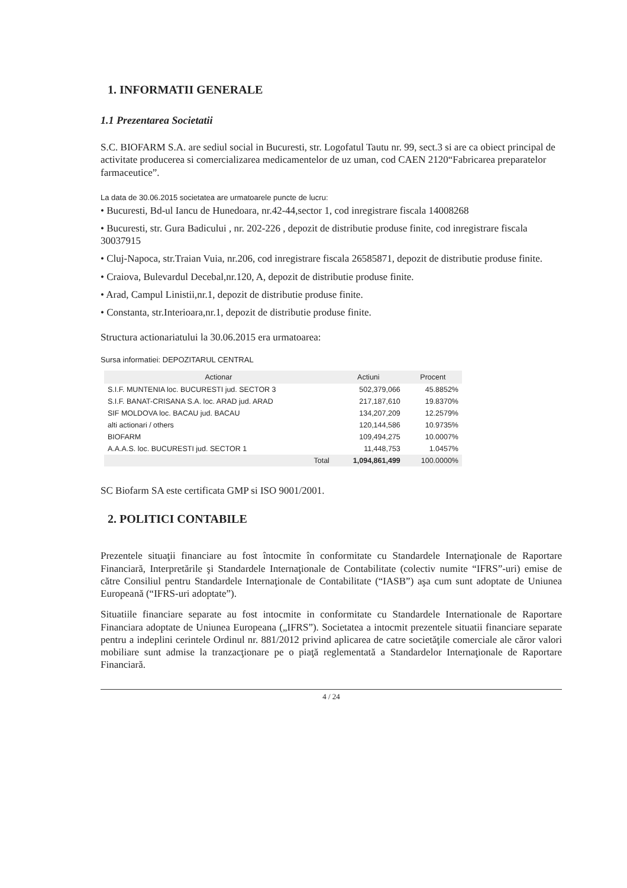1. INFORMATII GENERALE
1.1 Prezentarea Societatii
S.C. BIOFARM S.A. are sediul social in Bucuresti, str. Logofatul Tautu nr. 99, sect.3 si are ca obiect principal de activitate producerea si comercializarea medicamentelor de uz uman, cod CAEN 2120“Fabricarea preparatelor farmaceutice”.
La data de 30.06.2015 societatea are urmatoarele puncte de lucru:
• Bucuresti, Bd-ul Iancu de Hunedoara, nr.42-44,sector 1, cod inregistrare fiscala 14008268
• Bucuresti, str. Gura Badicului , nr. 202-226 , depozit de distributie produse finite, cod inregistrare fiscala 30037915
• Cluj-Napoca, str.Traian Vuia, nr.206, cod inregistrare fiscala 26585871, depozit de distributie produse finite.
• Craiova, Bulevardul Decebal,nr.120, A, depozit de distributie produse finite.
• Arad, Campul Linistii,nr.1, depozit de distributie produse finite.
• Constanta, str.Interioara,nr.1, depozit de distributie produse finite.
Structura actionariatului la 30.06.2015 era urmatoarea:
Sursa informatiei: DEPOZITARUL CENTRAL
| Actionar | Actiuni | Procent |
| --- | --- | --- |
| S.I.F. MUNTENIA loc. BUCURESTI jud. SECTOR 3 | 502,379,066 | 45.8852% |
| S.I.F. BANAT-CRISANA S.A. loc. ARAD jud. ARAD | 217,187,610 | 19.8370% |
| SIF MOLDOVA loc. BACAU jud. BACAU | 134,207,209 | 12.2579% |
| alti actionari / others | 120,144,586 | 10.9735% |
| BIOFARM | 109,494,275 | 10.0007% |
| A.A.A.S. loc. BUCURESTI jud. SECTOR 1 | 11,448,753 | 1.0457% |
| Total | 1,094,861,499 | 100.0000% |
SC Biofarm SA este certificata GMP si ISO 9001/2001.
2. POLITICI CONTABILE
Prezentele situaţii financiare au fost întocmite în conformitate cu Standardele Internaţionale de Raportare Financiară, Interpretările şi Standardele Internaţionale de Contabilitate (colectiv numite “IFRS”-uri) emise de către Consiliul pentru Standardele Internaţionale de Contabilitate (“IASB”) aşa cum sunt adoptate de Uniunea Europeană (“IFRS-uri adoptate”).
Situatiile financiare separate au fost intocmite in conformitate cu Standardele Internationale de Raportare Financiara adoptate de Uniunea Europeana („IFRS”). Societatea a intocmit prezentele situatii financiare separate pentru a indeplini cerintele Ordinul nr. 881/2012 privind aplicarea de catre societăţile comerciale ale căror valori mobiliare sunt admise la tranzacţionare pe o piaţă reglementată a Standardelor Internaţionale de Raportare Financiară.
4 / 24